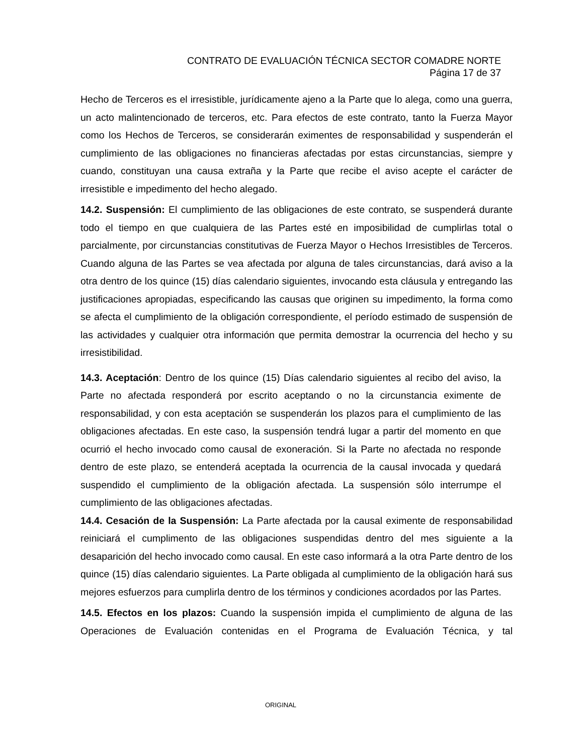CONTRATO DE EVALUACIÓN TÉCNICA SECTOR COMADRE NORTE
Página 17 de 37
Hecho de Terceros es el irresistible, jurídicamente ajeno a la Parte que lo alega, como una guerra, un acto malintencionado de terceros, etc. Para efectos de este contrato, tanto la Fuerza Mayor como los Hechos de Terceros, se considerarán eximentes de responsabilidad y suspenderán el cumplimiento de las obligaciones no financieras afectadas por estas circunstancias, siempre y cuando, constituyan una causa extraña y la Parte que recibe el aviso acepte el carácter de irresistible e impedimento del hecho alegado.
14.2. Suspensión: El cumplimiento de las obligaciones de este contrato, se suspenderá durante todo el tiempo en que cualquiera de las Partes esté en imposibilidad de cumplirlas total o parcialmente, por circunstancias constitutivas de Fuerza Mayor o Hechos Irresistibles de Terceros. Cuando alguna de las Partes se vea afectada por alguna de tales circunstancias, dará aviso a la otra dentro de los quince (15) días calendario siguientes, invocando esta cláusula y entregando las justificaciones apropiadas, especificando las causas que originen su impedimento, la forma como se afecta el cumplimiento de la obligación correspondiente, el período estimado de suspensión de las actividades y cualquier otra información que permita demostrar la ocurrencia del hecho y su irresistibilidad.
14.3. Aceptación: Dentro de los quince (15) Días calendario siguientes al recibo del aviso, la Parte no afectada responderá por escrito aceptando o no la circunstancia eximente de responsabilidad, y con esta aceptación se suspenderán los plazos para el cumplimiento de las obligaciones afectadas. En este caso, la suspensión tendrá lugar a partir del momento en que ocurrió el hecho invocado como causal de exoneración. Si la Parte no afectada no responde dentro de este plazo, se entenderá aceptada la ocurrencia de la causal invocada y quedará suspendido el cumplimiento de la obligación afectada. La suspensión sólo interrumpe el cumplimiento de las obligaciones afectadas.
14.4. Cesación de la Suspensión: La Parte afectada por la causal eximente de responsabilidad reiniciará el cumplimento de las obligaciones suspendidas dentro del mes siguiente a la desaparición del hecho invocado como causal. En este caso informará a la otra Parte dentro de los quince (15) días calendario siguientes. La Parte obligada al cumplimiento de la obligación hará sus mejores esfuerzos para cumplirla dentro de los términos y condiciones acordados por las Partes.
14.5. Efectos en los plazos: Cuando la suspensión impida el cumplimiento de alguna de las Operaciones de Evaluación contenidas en el Programa de Evaluación Técnica, y tal
ORIGINAL